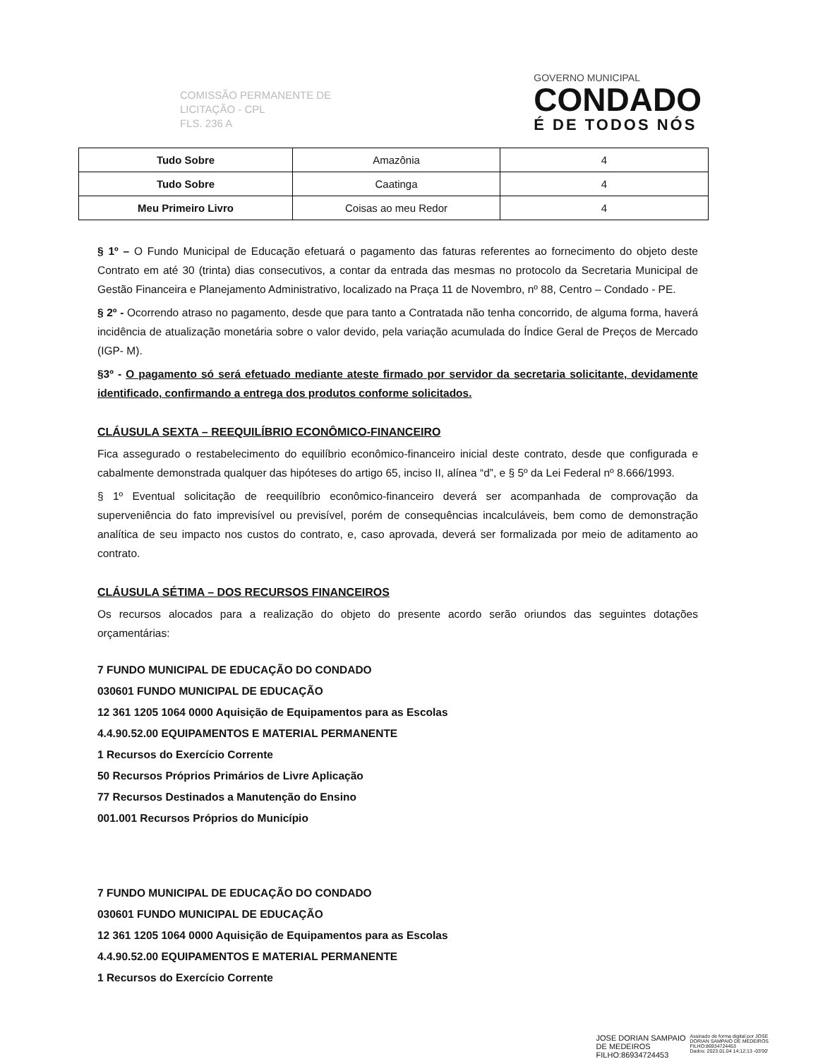COMISSÃO PERMANENTE DE
LICITAÇÃO - CPL
FLS. 236 A
GOVERNO MUNICIPAL
CONDADO
É DE TODOS NÓS
| Tudo Sobre | Amazônia | 4 |
| Tudo Sobre | Caatinga | 4 |
| Meu Primeiro Livro | Coisas ao meu Redor | 4 |
§ 1º – O Fundo Municipal de Educação efetuará o pagamento das faturas referentes ao fornecimento do objeto deste Contrato em até 30 (trinta) dias consecutivos, a contar da entrada das mesmas no protocolo da Secretaria Municipal de Gestão Financeira e Planejamento Administrativo, localizado na Praça 11 de Novembro, nº 88, Centro – Condado - PE.
§ 2º - Ocorrendo atraso no pagamento, desde que para tanto a Contratada não tenha concorrido, de alguma forma, haverá incidência de atualização monetária sobre o valor devido, pela variação acumulada do Índice Geral de Preços de Mercado (IGP- M).
§3º - O pagamento só será efetuado mediante ateste firmado por servidor da secretaria solicitante, devidamente identificado, confirmando a entrega dos produtos conforme solicitados.
CLÁUSULA SEXTA – REEQUILÍBRIO ECONÔMICO-FINANCEIRO
Fica assegurado o restabelecimento do equilíbrio econômico-financeiro inicial deste contrato, desde que configurada e cabalmente demonstrada qualquer das hipóteses do artigo 65, inciso II, alínea “d”, e § 5º da Lei Federal nº 8.666/1993.
§ 1º Eventual solicitação de reequilíbrio econômico-financeiro deverá ser acompanhada de comprovação da superveniência do fato imprevisível ou previsível, porém de consequências incalculáveis, bem como de demonstração analítica de seu impacto nos custos do contrato, e, caso aprovada, deverá ser formalizada por meio de aditamento ao contrato.
CLÁUSULA SÉTIMA – DOS RECURSOS FINANCEIROS
Os recursos alocados para a realização do objeto do presente acordo serão oriundos das seguintes dotações orçamentárias:
7 FUNDO MUNICIPAL DE EDUCAÇÃO DO CONDADO
030601 FUNDO MUNICIPAL DE EDUCAÇÃO
12 361 1205 1064 0000 Aquisição de Equipamentos para as Escolas
4.4.90.52.00 EQUIPAMENTOS E MATERIAL PERMANENTE
1 Recursos do Exercício Corrente
50 Recursos Próprios Primários de Livre Aplicação
77 Recursos Destinados a Manutenção do Ensino
001.001 Recursos Próprios do Município
7 FUNDO MUNICIPAL DE EDUCAÇÃO DO CONDADO
030601 FUNDO MUNICIPAL DE EDUCAÇÃO
12 361 1205 1064 0000 Aquisição de Equipamentos para as Escolas
4.4.90.52.00 EQUIPAMENTOS E MATERIAL PERMANENTE
1 Recursos do Exercício Corrente
JOSE DORIAN SAMPAIO
DE MEDEIROS
FILHO:86934724453
Assinado de forma digital por JOSE
DORIAN SAMPAIO DE MEDEIROS
FILHO:86934724453
Dados: 2023.01.04 14:12:13 -03'00'